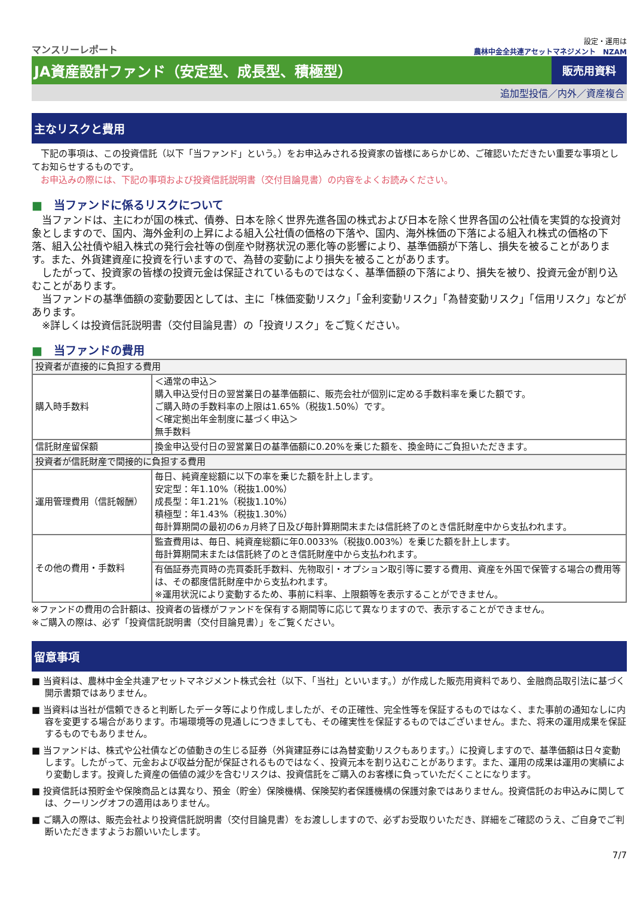マンスリーレポート
設定・運用は
農林中金全共連アセットマネジメント　NZAM
JA資産設計ファンド（安定型、成長型、積極型）
販売用資料
追加型投信／内外／資産複合
主なリスクと費用
　下記の事項は、この投資信託（以下「当ファンド」という。）をお申込みされる投資家の皆様にあらかじめ、ご確認いただきたい重要な事項としてお知らせするものです。
　お申込みの際には、下記の事項および投資信託説明書（交付目論見書）の内容をよくお読みください。
■　当ファンドに係るリスクについて
　当ファンドは、主にわが国の株式、債券、日本を除く世界先進各国の株式および日本を除く世界各国の公社債を実質的な投資対象としますので、国内、海外金利の上昇による組入公社債の価格の下落や、国内、海外株価の下落による組入れ株式の価格の下落、組入公社債や組入株式の発行会社等の倒産や財務状況の悪化等の影響により、基準価額が下落し、損失を被ることがあります。また、外貨建資産に投資を行いますので、為替の変動により損失を被ることがあります。
　したがって、投資家の皆様の投資元金は保証されているものではなく、基準価額の下落により、損失を被り、投資元金が割り込むことがあります。
　当ファンドの基準価額の変動要因としては、主に「株価変動リスク」「金利変動リスク」「為替変動リスク」「信用リスク」などがあります。
　※詳しくは投資信託説明書（交付目論見書）の「投資リスク」をご覧ください。
■　当ファンドの費用
| 投資者が直接的に負担する費用 | |
| --- | --- |
| 購入時手数料 | ＜通常の申込＞ 購入申込受付日の翌営業日の基準価額に、販売会社が個別に定める手数料率を乗じた額です。 ご購入時の手数料率の上限は1.65%（税抜1.50%）です。 ＜確定拠出年金制度に基づく申込＞ 無手数料 |
| 信託財産留保額 | 換金申込受付日の翌営業日の基準価額に0.20%を乗じた額を、換金時にご負担いただきます。 |
| 投資者が信託財産で間接的に負担する費用 | |
| 運用管理費用（信託報酬） | 毎日、純資産総額に以下の率を乗じた額を計上します。 安定型：年1.10%（税抜1.00%） 成長型：年1.21%（税抜1.10%） 積極型：年1.43%（税抜1.30%） 毎計算期間の最初の6ヵ月終了日及び毎計算期間末または信託終了のとき信託財産中から支払われます。 |
| その他の費用・手数料 | 監査費用は、毎日、純資産総額に年0.0033%（税抜0.003%）を乗じた額を計上します。 毎計算期間末または信託終了のとき信託財産中から支払われます。 |
| | 有価証券売買時の売買委託手数料、先物取引・オプション取引等に要する費用、資産を外国で保管する場合の費用等は、その都度信託財産中から支払われます。 ※運用状況により変動するため、事前に料率、上限額等を表示することができません。 |
※ファンドの費用の合計額は、投資者の皆様がファンドを保有する期間等に応じて異なりますので、表示することができません。
※ご購入の際は、必ず「投資信託説明書（交付目論見書）」をご覧ください。
留意事項
■ 当資料は、農林中金全共連アセットマネジメント株式会社（以下、「当社」といいます。）が作成した販売用資料であり、金融商品取引法に基づく開示書類ではありません。
■ 当資料は当社が信頼できると判断したデータ等により作成しましたが、その正確性、完全性等を保証するものではなく、また事前の通知なしに内容を変更する場合があります。市場環境等の見通しにつきましても、その確実性を保証するものではございません。また、将来の運用成果を保証するものでもありません。
■ 当ファンドは、株式や公社債などの値動きの生じる証券（外貨建証券には為替変動リスクもあります。）に投資しますので、基準価額は日々変動します。したがって、元金および収益分配が保証されるものではなく、投資元本を割り込むことがあります。また、運用の成果は運用の実績により変動します。投資した資産の価値の減少を含むリスクは、投資信託をご購入のお客様に負っていただくことになります。
■ 投資信託は預貯金や保険商品とは異なり、預金（貯金）保険機構、保険契約者保護機構の保護対象ではありません。投資信託のお申込みに関しては、クーリングオフの適用はありません。
■ ご購入の際は、販売会社より投資信託説明書（交付目論見書）をお渡ししますので、必ずお受取りいただき、詳細をご確認のうえ、ご自身でご判断いただきますようお願いいたします。
7/7